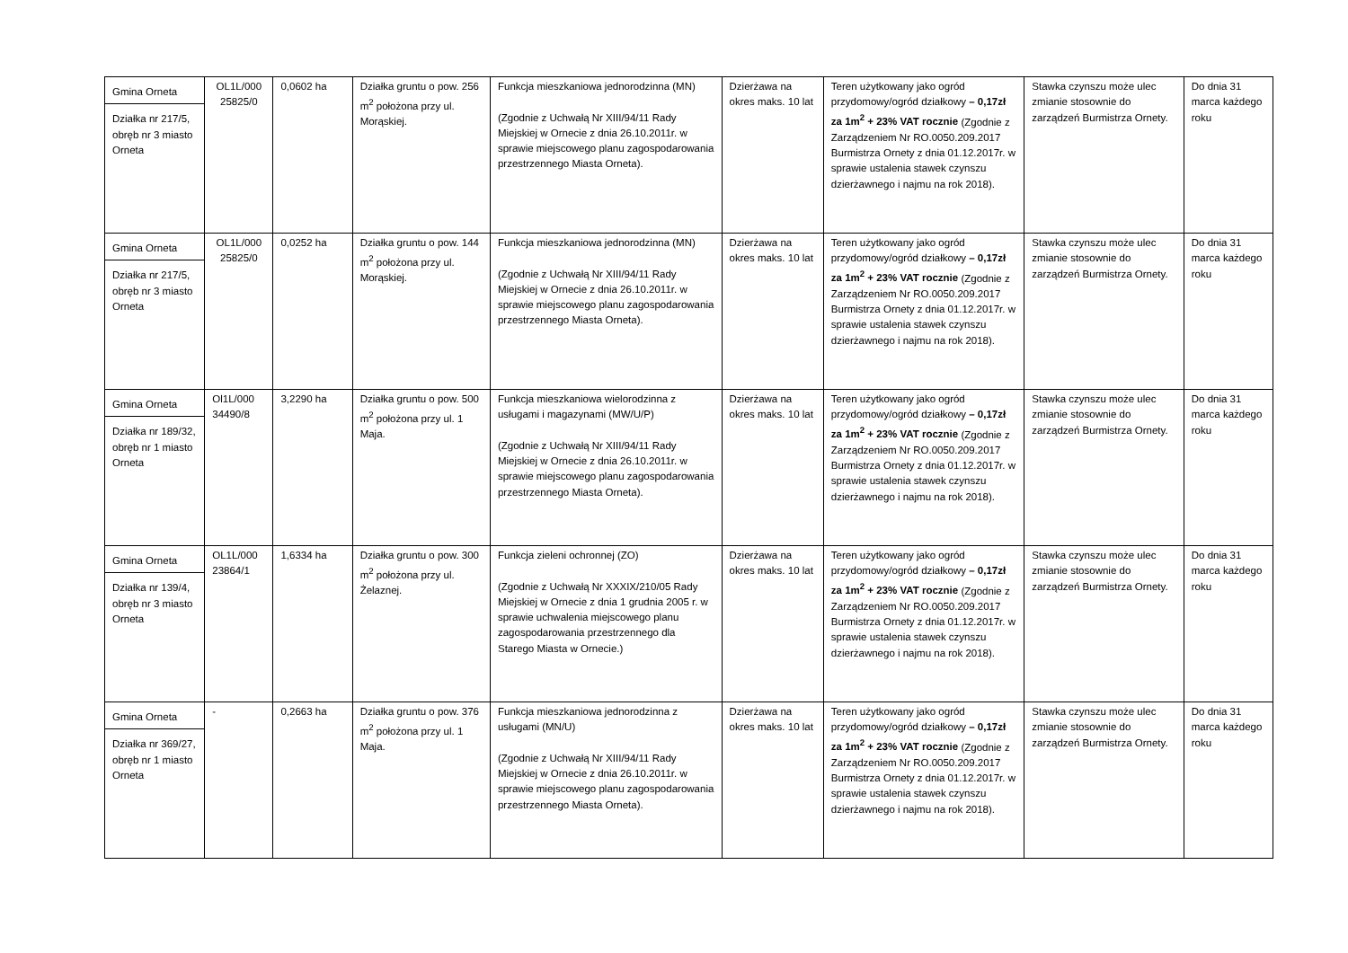| Gmina Orneta Działka nr 217/5, obręb nr 3 miasto Orneta | OL1L/000 25825/0 | 0,0602 ha | Działka gruntu o pow. 256 m<sup>2</sup> położona przy ul. Morąskiej. | Funkcja mieszkaniowa jednorodzinna (MN) (Zgodnie z Uchwałą Nr XIII/94/11 Rady Miejskiej w Ornecie z dnia 26.10.2011r. w sprawie miejscowego planu zagospodarowania przestrzennego Miasta Orneta). | Dzierżawa na okres maks. 10 lat | Teren użytkowany jako ogród przydomowy/ogród działkowy – 0,17zł za 1m<sup>2</sup> + 23% VAT rocznie (Zgodnie z Zarządzeniem Nr RO.0050.209.2017 Burmistrza Ornety z dnia 01.12.2017r. w sprawie ustalenia stawek czynszu dzierżawnego i najmu na rok 2018). | Stawka czynszu może ulec zmianie stosownie do zarządzeń Burmistrza Ornety. | Do dnia 31 marca każdego roku |
| Gmina Orneta Działka nr 217/5, obręb nr 3 miasto Orneta | OL1L/000 25825/0 | 0,0252 ha | Działka gruntu o pow. 144 m<sup>2</sup> położona przy ul. Morąskiej. | Funkcja mieszkaniowa jednorodzinna (MN) (Zgodnie z Uchwałą Nr XIII/94/11 Rady Miejskiej w Ornecie z dnia 26.10.2011r. w sprawie miejscowego planu zagospodarowania przestrzennego Miasta Orneta). | Dzierżawa na okres maks. 10 lat | Teren użytkowany jako ogród przydomowy/ogród działkowy – 0,17zł za 1m<sup>2</sup> + 23% VAT rocznie (Zgodnie z Zarządzeniem Nr RO.0050.209.2017 Burmistrza Ornety z dnia 01.12.2017r. w sprawie ustalenia stawek czynszu dzierżawnego i najmu na rok 2018). | Stawka czynszu może ulec zmianie stosownie do zarządzeń Burmistrza Ornety. | Do dnia 31 marca każdego roku |
| Gmina Orneta Działka nr 189/32, obręb nr 1 miasto Orneta | Ol1L/000 34490/8 | 3,2290 ha | Działka gruntu o pow. 500 m<sup>2</sup> położona przy ul. 1 Maja. | Funkcja mieszkaniowa wielorodzinna z usługami i magazynami (MW/U/P) (Zgodnie z Uchwałą Nr XIII/94/11 Rady Miejskiej w Ornecie z dnia 26.10.2011r. w sprawie miejscowego planu zagospodarowania przestrzennego Miasta Orneta). | Dzierżawa na okres maks. 10 lat | Teren użytkowany jako ogród przydomowy/ogród działkowy – 0,17zł za 1m<sup>2</sup> + 23% VAT rocznie (Zgodnie z Zarządzeniem Nr RO.0050.209.2017 Burmistrza Ornety z dnia 01.12.2017r. w sprawie ustalenia stawek czynszu dzierżawnego i najmu na rok 2018). | Stawka czynszu może ulec zmianie stosownie do zarządzeń Burmistrza Ornety. | Do dnia 31 marca każdego roku |
| Gmina Orneta Działka nr 139/4, obręb nr 3 miasto Orneta | OL1L/000 23864/1 | 1,6334 ha | Działka gruntu o pow. 300 m<sup>2</sup> położona przy ul. Żelaznej. | Funkcja zieleni ochronnej (ZO) (Zgodnie z Uchwałą Nr XXXIX/210/05 Rady Miejskiej w Ornecie z dnia 1 grudnia 2005 r. w sprawie uchwalenia miejscowego planu zagospodarowania przestrzennego dla Starego Miasta w Ornecie.) | Dzierżawa na okres maks. 10 lat | Teren użytkowany jako ogród przydomowy/ogród działkowy – 0,17zł za 1m<sup>2</sup> + 23% VAT rocznie (Zgodnie z Zarządzeniem Nr RO.0050.209.2017 Burmistrza Ornety z dnia 01.12.2017r. w sprawie ustalenia stawek czynszu dzierżawnego i najmu na rok 2018). | Stawka czynszu może ulec zmianie stosownie do zarządzeń Burmistrza Ornety. | Do dnia 31 marca każdego roku |
| Gmina Orneta Działka nr 369/27, obręb nr 1 miasto Orneta | - | 0,2663 ha | Działka gruntu o pow. 376 m<sup>2</sup> położona przy ul. 1 Maja. | Funkcja mieszkaniowa jednorodzinna z usługami (MN/U) (Zgodnie z Uchwałą Nr XIII/94/11 Rady Miejskiej w Ornecie z dnia 26.10.2011r. w sprawie miejscowego planu zagospodarowania przestrzennego Miasta Orneta). | Dzierżawa na okres maks. 10 lat | Teren użytkowany jako ogród przydomowy/ogród działkowy – 0,17zł za 1m<sup>2</sup> + 23% VAT rocznie (Zgodnie z Zarządzeniem Nr RO.0050.209.2017 Burmistrza Ornety z dnia 01.12.2017r. w sprawie ustalenia stawek czynszu dzierżawnego i najmu na rok 2018). | Stawka czynszu może ulec zmianie stosownie do zarządzeń Burmistrza Ornety. | Do dnia 31 marca każdego roku |